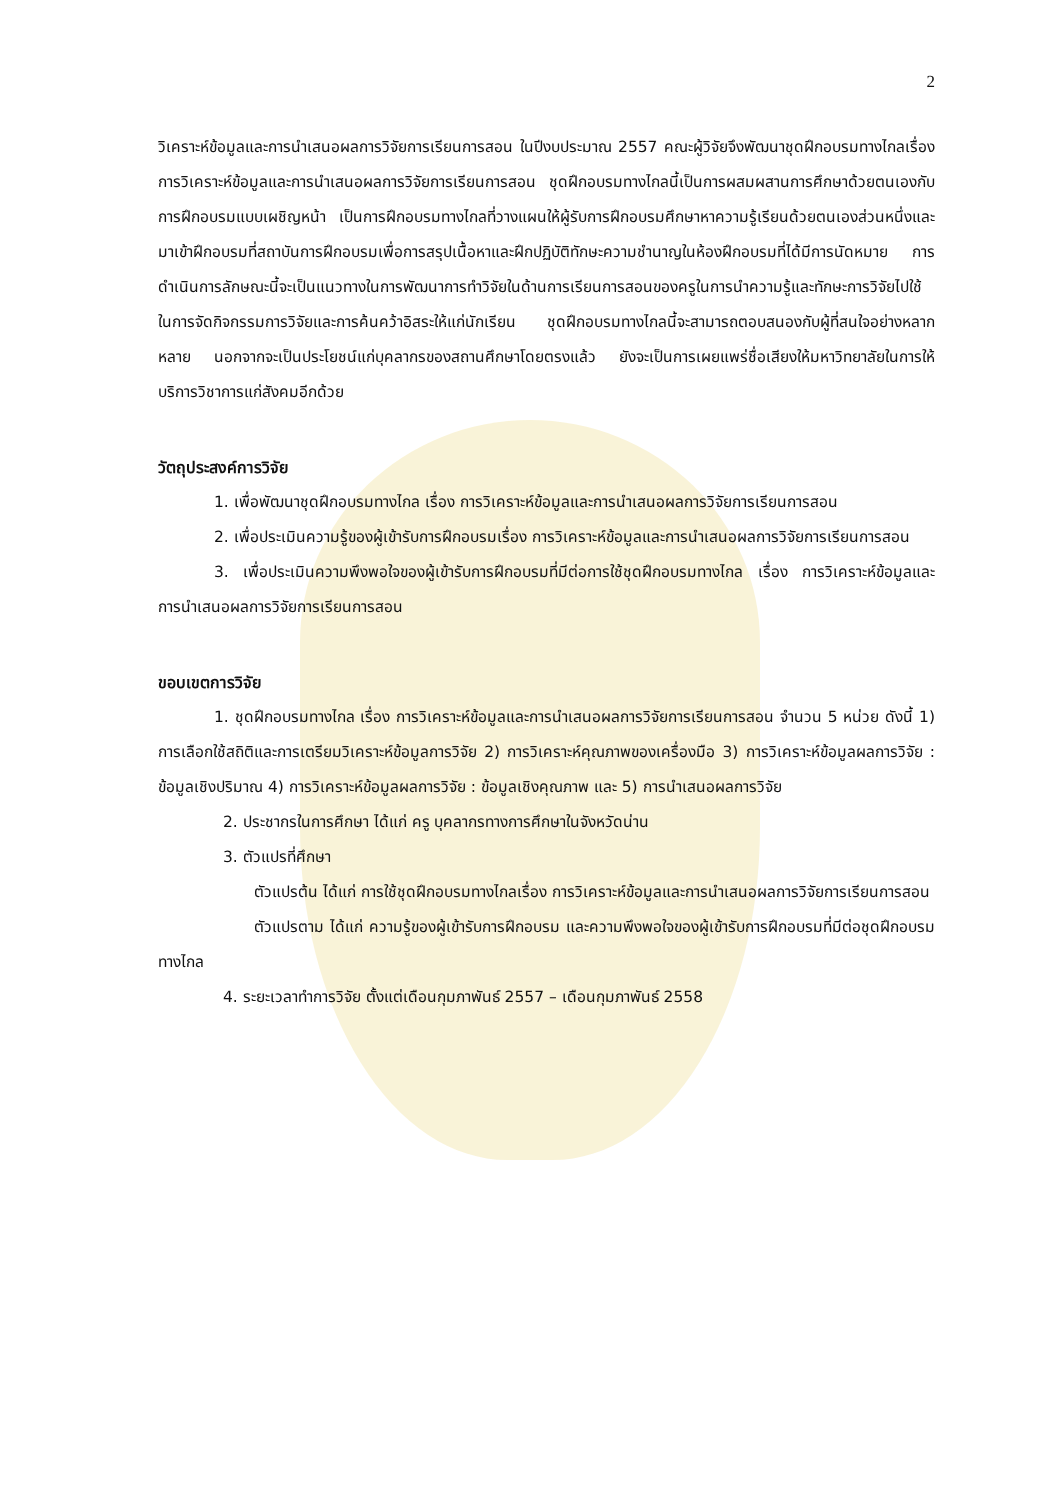2
วิเคราะห์ข้อมูลและการนำเสนอผลการวิจัยการเรียนการสอน ในปีงบประมาณ 2557 คณะผู้วิจัยจึงพัฒนาชุดฝึกอบรมทางไกลเรื่อง การวิเคราะห์ข้อมูลและการนำเสนอผลการวิจัยการเรียนการสอน ชุดฝึกอบรมทางไกลนี้เป็นการผสมผสานการศึกษาด้วยตนเองกับการฝึกอบรมแบบเผชิญหน้า เป็นการฝึกอบรมทางไกลที่วางแผนให้ผู้รับการฝึกอบรมศึกษาหาความรู้เรียนด้วยตนเองส่วนหนึ่งและมาเข้าฝึกอบรมที่สถาบันการฝึกอบรมเพื่อการสรุปเนื้อหาและฝึกปฏิบัติทักษะความชำนาญในห้องฝึกอบรมที่ได้มีการนัดหมาย การดำเนินการลักษณะนี้จะเป็นแนวทางในการพัฒนาการทำวิจัยในด้านการเรียนการสอนของครูในการนำความรู้และทักษะการวิจัยไปใช้ในการจัดกิจกรรมการวิจัยและการค้นคว้าอิสระให้แก่นักเรียน ชุดฝึกอบรมทางไกลนี้จะสามารถตอบสนองกับผู้ที่สนใจอย่างหลากหลาย นอกจากจะเป็นประโยชน์แก่บุคลากรของสถานศึกษาโดยตรงแล้ว ยังจะเป็นการเผยแพร่ชื่อเสียงให้มหาวิทยาลัยในการให้บริการวิชาการแก่สังคมอีกด้วย
วัตถุประสงค์การวิจัย
1. เพื่อพัฒนาชุดฝึกอบรมทางไกล เรื่อง การวิเคราะห์ข้อมูลและการนำเสนอผลการวิจัยการเรียนการสอน
2. เพื่อประเมินความรู้ของผู้เข้ารับการฝึกอบรมเรื่อง การวิเคราะห์ข้อมูลและการนำเสนอผลการวิจัยการเรียนการสอน
3. เพื่อประเมินความพึงพอใจของผู้เข้ารับการฝึกอบรมที่มีต่อการใช้ชุดฝึกอบรมทางไกล เรื่อง การวิเคราะห์ข้อมูลและการนำเสนอผลการวิจัยการเรียนการสอน
ขอบเขตการวิจัย
1. ชุดฝึกอบรมทางไกล เรื่อง การวิเคราะห์ข้อมูลและการนำเสนอผลการวิจัยการเรียนการสอน จำนวน 5 หน่วย ดังนี้ 1) การเลือกใช้สถิติและการเตรียมวิเคราะห์ข้อมูลการวิจัย 2) การวิเคราะห์คุณภาพของเครื่องมือ 3) การวิเคราะห์ข้อมูลผลการวิจัย : ข้อมูลเชิงปริมาณ 4) การวิเคราะห์ข้อมูลผลการวิจัย : ข้อมูลเชิงคุณภาพ และ 5) การนำเสนอผลการวิจัย
2. ประชากรในการศึกษา ได้แก่ ครู บุคลากรทางการศึกษาในจังหวัดน่าน
3. ตัวแปรที่ศึกษา
ตัวแปรต้น ได้แก่ การใช้ชุดฝึกอบรมทางไกลเรื่อง การวิเคราะห์ข้อมูลและการนำเสนอผลการวิจัยการเรียนการสอน
ตัวแปรตาม ได้แก่ ความรู้ของผู้เข้ารับการฝึกอบรม และความพึงพอใจของผู้เข้ารับการฝึกอบรมที่มีต่อชุดฝึกอบรมทางไกล
4. ระยะเวลาทำการวิจัย ตั้งแต่เดือนกุมภาพันธ์ 2557 – เดือนกุมภาพันธ์ 2558